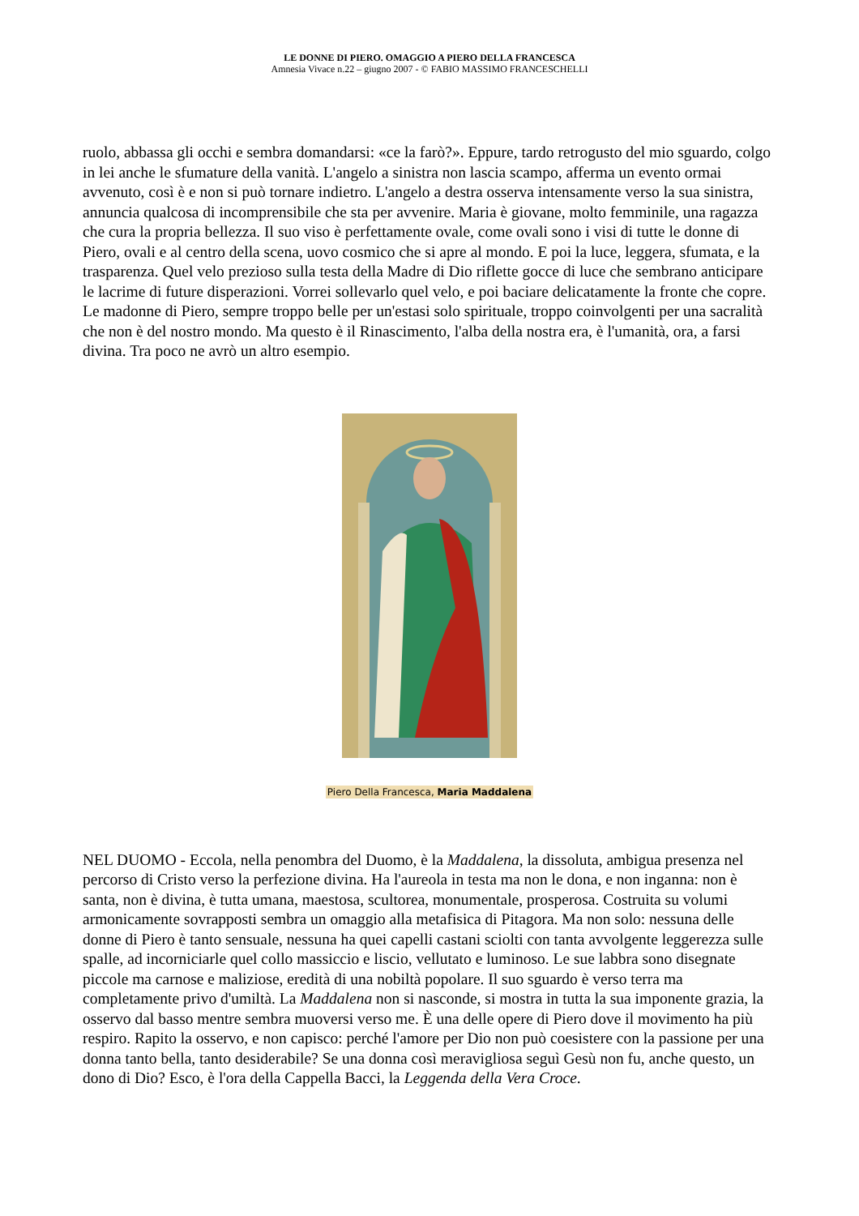LE DONNE DI PIERO. OMAGGIO A PIERO DELLA FRANCESCA
Amnesia Vivace n.22 – giugno 2007 - © FABIO MASSIMO FRANCESCHELLI
ruolo, abbassa gli occhi e sembra domandarsi: «ce la farò?». Eppure, tardo retrogusto del mio sguardo, colgo in lei anche le sfumature della vanità. L'angelo a sinistra non lascia scampo, afferma un evento ormai avvenuto, così è e non si può tornare indietro. L'angelo a destra osserva intensamente verso la sua sinistra, annuncia qualcosa di incomprensibile che sta per avvenire. Maria è giovane, molto femminile, una ragazza che cura la propria bellezza. Il suo viso è perfettamente ovale, come ovali sono i visi di tutte le donne di Piero, ovali e al centro della scena, uovo cosmico che si apre al mondo. E poi la luce, leggera, sfumata, e la trasparenza. Quel velo prezioso sulla testa della Madre di Dio riflette gocce di luce che sembrano anticipare le lacrime di future disperazioni. Vorrei sollevarlo quel velo, e poi baciare delicatamente la fronte che copre. Le madonne di Piero, sempre troppo belle per un'estasi solo spirituale, troppo coinvolgenti per una sacralità che non è del nostro mondo. Ma questo è il Rinascimento, l'alba della nostra era, è l'umanità, ora, a farsi divina. Tra poco ne avrò un altro esempio.
Piero Della Francesca, Maria Maddalena
NEL DUOMO - Eccola, nella penombra del Duomo, è la Maddalena, la dissoluta, ambigua presenza nel percorso di Cristo verso la perfezione divina. Ha l'aureola in testa ma non le dona, e non inganna: non è santa, non è divina, è tutta umana, maestosa, scultorea, monumentale, prosperosa. Costruita su volumi armonicamente sovrapposti sembra un omaggio alla metafisica di Pitagora. Ma non solo: nessuna delle donne di Piero è tanto sensuale, nessuna ha quei capelli castani sciolti con tanta avvolgente leggerezza sulle spalle, ad incorniciarle quel collo massiccio e liscio, vellutato e luminoso. Le sue labbra sono disegnate piccole ma carnose e maliziose, eredità di una nobiltà popolare. Il suo sguardo è verso terra ma completamente privo d'umiltà. La Maddalena non si nasconde, si mostra in tutta la sua imponente grazia, la osservo dal basso mentre sembra muoversi verso me. È una delle opere di Piero dove il movimento ha più respiro. Rapito la osservo, e non capisco: perché l'amore per Dio non può coesistere con la passione per una donna tanto bella, tanto desiderabile? Se una donna così meravigliosa seguì Gesù non fu, anche questo, un dono di Dio? Esco, è l'ora della Cappella Bacci, la Leggenda della Vera Croce.